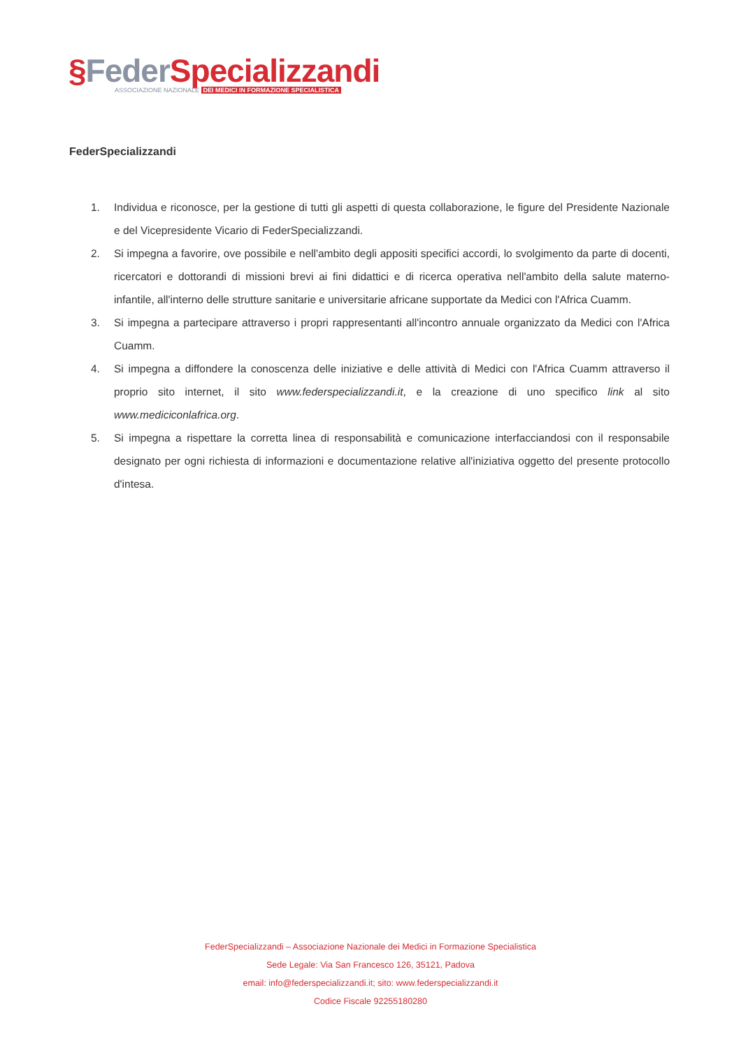§Feder Specializzandi
ASSOCIAZIONE NAZIONALE DEI MEDICI IN FORMAZIONE SPECIALISTICA
FederSpecializzandi
1. Individua e riconosce, per la gestione di tutti gli aspetti di questa collaborazione, le figure del Presidente Nazionale e del Vicepresidente Vicario di FederSpecializzandi.
2. Si impegna a favorire, ove possibile e nell'ambito degli appositi specifici accordi, lo svolgimento da parte di docenti, ricercatori e dottorandi di missioni brevi ai fini didattici e di ricerca operativa nell'ambito della salute materno-infantile, all'interno delle strutture sanitarie e universitarie africane supportate da Medici con l'Africa Cuamm.
3. Si impegna a partecipare attraverso i propri rappresentanti all'incontro annuale organizzato da Medici con l'Africa Cuamm.
4. Si impegna a diffondere la conoscenza delle iniziative e delle attività di Medici con l'Africa Cuamm attraverso il proprio sito internet, il sito www.federspecializzandi.it, e la creazione di uno specifico link al sito www.mediciconlafrica.org.
5. Si impegna a rispettare la corretta linea di responsabilità e comunicazione interfacciandosi con il responsabile designato per ogni richiesta di informazioni e documentazione relative all'iniziativa oggetto del presente protocollo d'intesa.
FederSpecializzandi – Associazione Nazionale dei Medici in Formazione Specialistica
Sede Legale: Via San Francesco 126, 35121, Padova
email: info@federspecializzandi.it; sito: www.federspecializzandi.it
Codice Fiscale 92255180280